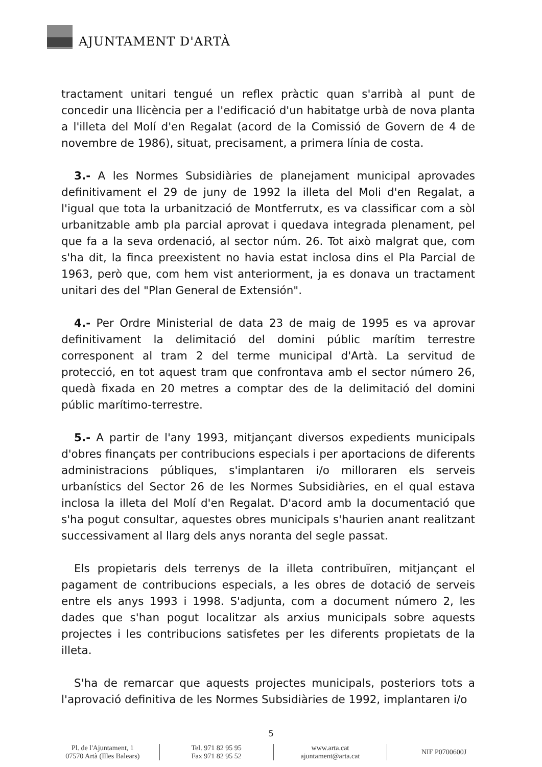AJUNTAMENT D'ARTÀ
tractament unitari tengué un reflex pràctic quan s'arribà al punt de concedir una llicència per a l'edificació d'un habitatge urbà de nova planta a l'illeta del Molí d'en Regalat (acord de la Comissió de Govern de 4 de novembre de 1986), situat, precisament, a primera línia de costa.
3.- A les Normes Subsidiàries de planejament municipal aprovades definitivament el 29 de juny de 1992 la illeta del Moli d'en Regalat, a l'igual que tota la urbanització de Montferrutx, es va classificar com a sòl urbanitzable amb pla parcial aprovat i quedava integrada plenament, pel que fa a la seva ordenació, al sector núm. 26. Tot això malgrat que, com s'ha dit, la finca preexistent no havia estat inclosa dins el Pla Parcial de 1963, però que, com hem vist anteriorment, ja es donava un tractament unitari des del "Plan General de Extensión".
4.- Per Ordre Ministerial de data 23 de maig de 1995 es va aprovar definitivament la delimitació del domini públic marítim terrestre corresponent al tram 2 del terme municipal d'Artà. La servitud de protecció, en tot aquest tram que confrontava amb el sector número 26, quedà fixada en 20 metres a comptar des de la delimitació del domini públic marítimo-terrestre.
5.- A partir de l'any 1993, mitjançant diversos expedients municipals d'obres finançats per contribucions especials i per aportacions de diferents administracions públiques, s'implantaren i/o milloraren els serveis urbanístics del Sector 26 de les Normes Subsidiàries, en el qual estava inclosa la illeta del Molí d'en Regalat. D'acord amb la documentació que s'ha pogut consultar, aquestes obres municipals s'haurien anant realitzant successivament al llarg dels anys noranta del segle passat.
Els propietaris dels terrenys de la illeta contribuïren, mitjançant el pagament de contribucions especials, a les obres de dotació de serveis entre els anys 1993 i 1998. S'adjunta, com a document número 2, les dades que s'han pogut localitzar als arxius municipals sobre aquests projectes i les contribucions satisfetes per les diferents propietats de la illeta.
S'ha de remarcar que aquests projectes municipals, posteriors tots a l'aprovació definitiva de les Normes Subsidiàries de 1992, implantaren i/o
5
Pl. de l'Ajuntament, 1
07570 Artà (Illes Balears)
Tel. 971 82 95 95
Fax 971 82 95 52
www.arta.cat
ajuntament@arta.cat
NIF P0700600J